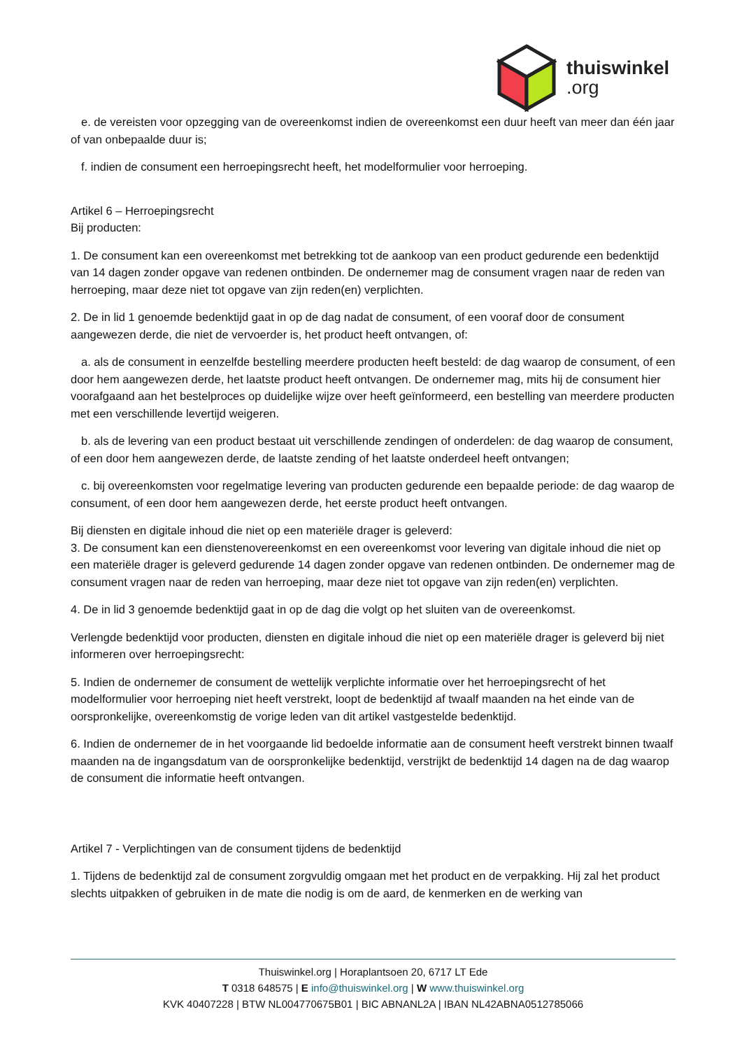thuiswinkel
.org
e. de vereisten voor opzegging van de overeenkomst indien de overeenkomst een duur heeft van meer dan één jaar of van onbepaalde duur is;
f. indien de consument een herroepingsrecht heeft, het modelformulier voor herroeping.
Artikel 6 – Herroepingsrecht
Bij producten:
1. De consument kan een overeenkomst met betrekking tot de aankoop van een product gedurende een bedenktijd van 14 dagen zonder opgave van redenen ontbinden. De ondernemer mag de consument vragen naar de reden van herroeping, maar deze niet tot opgave van zijn reden(en) verplichten.
2. De in lid 1 genoemde bedenktijd gaat in op de dag nadat de consument, of een vooraf door de consument aangewezen derde, die niet de vervoerder is, het product heeft ontvangen, of:
a. als de consument in eenzelfde bestelling meerdere producten heeft besteld: de dag waarop de consument, of een door hem aangewezen derde, het laatste product heeft ontvangen. De ondernemer mag, mits hij de consument hier voorafgaand aan het bestelproces op duidelijke wijze over heeft geïnformeerd, een bestelling van meerdere producten met een verschillende levertijd weigeren.
b. als de levering van een product bestaat uit verschillende zendingen of onderdelen: de dag waarop de consument, of een door hem aangewezen derde, de laatste zending of het laatste onderdeel heeft ontvangen;
c. bij overeenkomsten voor regelmatige levering van producten gedurende een bepaalde periode: de dag waarop de consument, of een door hem aangewezen derde, het eerste product heeft ontvangen.
Bij diensten en digitale inhoud die niet op een materiële drager is geleverd:
3. De consument kan een dienstenovereenkomst en een overeenkomst voor levering van digitale inhoud die niet op een materiële drager is geleverd gedurende 14 dagen zonder opgave van redenen ontbinden. De ondernemer mag de consument vragen naar de reden van herroeping, maar deze niet tot opgave van zijn reden(en) verplichten.
4. De in lid 3 genoemde bedenktijd gaat in op de dag die volgt op het sluiten van de overeenkomst.
Verlengde bedenktijd voor producten, diensten en digitale inhoud die niet op een materiële drager is geleverd bij niet informeren over herroepingsrecht:
5. Indien de ondernemer de consument de wettelijk verplichte informatie over het herroepingsrecht of het modelformulier voor herroeping niet heeft verstrekt, loopt de bedenktijd af twaalf maanden na het einde van de oorspronkelijke, overeenkomstig de vorige leden van dit artikel vastgestelde bedenktijd.
6. Indien de ondernemer de in het voorgaande lid bedoelde informatie aan de consument heeft verstrekt binnen twaalf maanden na de ingangsdatum van de oorspronkelijke bedenktijd, verstrijkt de bedenktijd 14 dagen na de dag waarop de consument die informatie heeft ontvangen.
Artikel 7 - Verplichtingen van de consument tijdens de bedenktijd
1. Tijdens de bedenktijd zal de consument zorgvuldig omgaan met het product en de verpakking. Hij zal het product slechts uitpakken of gebruiken in de mate die nodig is om de aard, de kenmerken en de werking van
Thuiswinkel.org | Horaplantsoen 20, 6717 LT Ede
T 0318 648575 | E info@thuiswinkel.org | W www.thuiswinkel.org
KVK 40407228 | BTW NL004770675B01 | BIC ABNANL2A | IBAN NL42ABNA0512785066